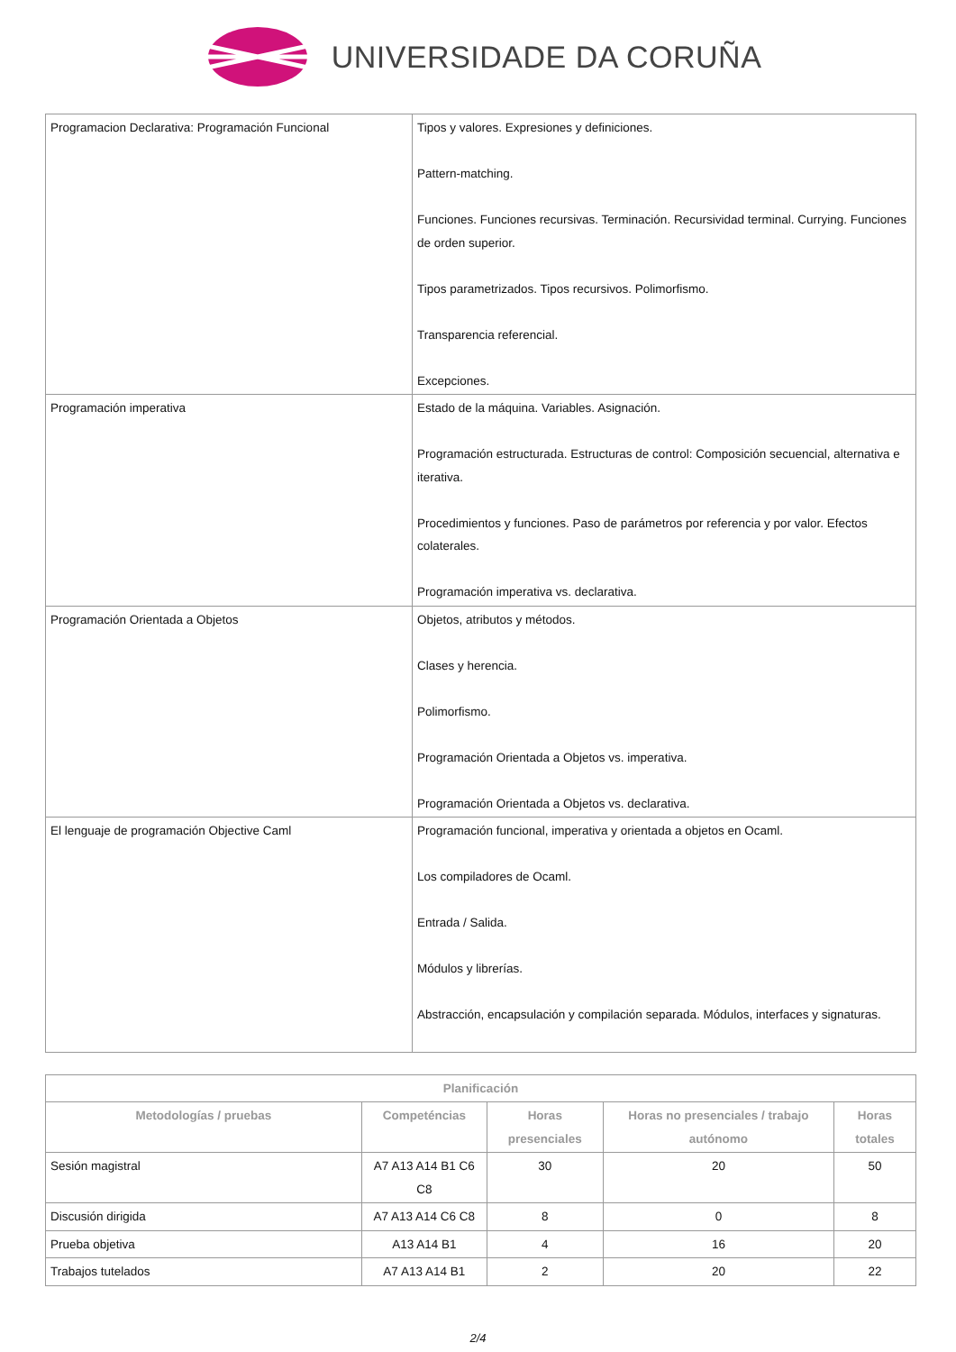UNIVERSIDADE DA CORUÑA
| Programacion Declarativa: Programación Funcional | Tipos y valores. Expresiones y definiciones. Pattern-matching. Funciones. Funciones recursivas. Terminación. Recursividad terminal. Currying. Funciones de orden superior. Tipos parametrizados. Tipos recursivos. Polimorfismo. Transparencia referencial. Excepciones. |
| Programación imperativa | Estado de la máquina. Variables. Asignación. Programación estructurada. Estructuras de control: Composición secuencial, alternativa e iterativa. Procedimientos y funciones. Paso de parámetros por referencia y por valor. Efectos colaterales. Programación imperativa vs. declarativa. |
| Programación Orientada a Objetos | Objetos, atributos y métodos. Clases y herencia. Polimorfismo. Programación Orientada a Objetos vs. imperativa. Programación Orientada a Objetos vs. declarativa. |
| El lenguaje de programación Objective Caml | Programación funcional, imperativa y orientada a objetos en Ocaml. Los compiladores de Ocaml. Entrada / Salida. Módulos y librerías. Abstracción, encapsulación y compilación separada. Módulos, interfaces y signaturas. |
| Planificación | | | | |
| --- | --- | --- | --- | --- |
| Metodologías / pruebas | Competéncias | Horas presenciales | Horas no presenciales / trabajo autónomo | Horas totales |
| Sesión magistral | A7 A13 A14 B1 C6 C8 | 30 | 20 | 50 |
| Discusión dirigida | A7 A13 A14 C6 C8 | 8 | 0 | 8 |
| Prueba objetiva | A13 A14 B1 | 4 | 16 | 20 |
| Trabajos tutelados | A7 A13 A14 B1 | 2 | 20 | 22 |
2/4